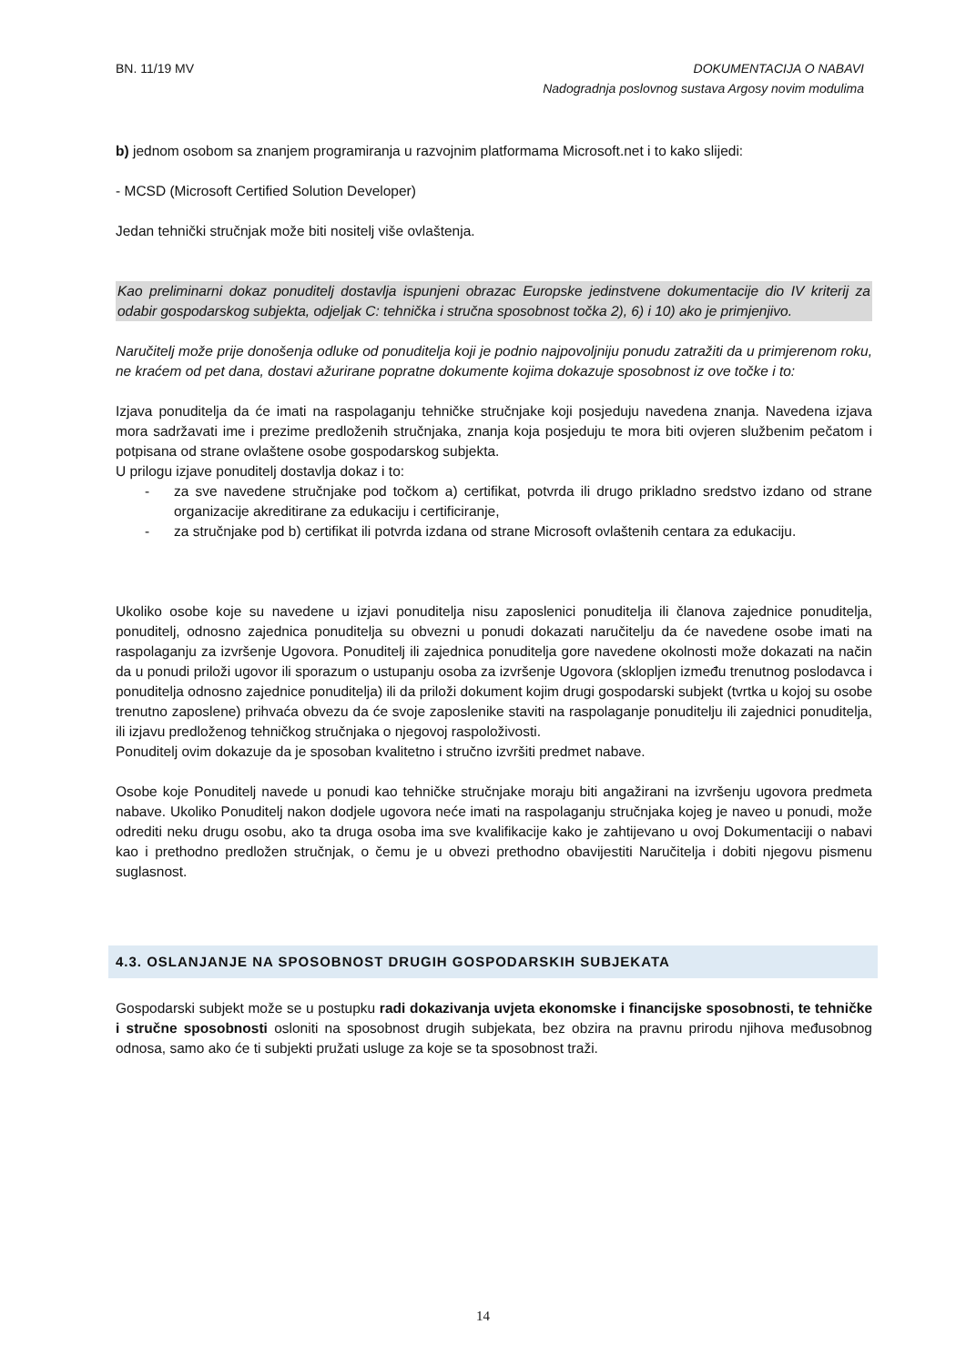BN. 11/19 MV
DOKUMENTACIJA O NABAVI
Nadogradnja poslovnog sustava Argosy novim modulima
b) jednom osobom sa znanjem programiranja u razvojnim platformama Microsoft.net i to kako slijedi:
- MCSD (Microsoft Certified Solution Developer)
Jedan tehnički stručnjak može biti nositelj više ovlaštenja.
Kao preliminarni dokaz ponuditelj dostavlja ispunjeni obrazac Europske jedinstvene dokumentacije dio IV kriterij za odabir gospodarskog subjekta, odjeljak C: tehnička i stručna sposobnost točka 2), 6) i 10) ako je primjenjivo.
Naručitelj može prije donošenja odluke od ponuditelja koji je podnio najpovoljniju ponudu zatražiti da u primjerenom roku, ne kraćem od pet dana, dostavi ažurirane popratne dokumente kojima dokazuje sposobnost iz ove točke i to:
Izjava ponuditelja da će imati na raspolaganju tehničke stručnjake koji posjeduju navedena znanja. Navedena izjava mora sadržavati ime i prezime predloženih stručnjaka, znanja koja posjeduju te mora biti ovjeren službenim pečatom i potpisana od strane ovlaštene osobe gospodarskog subjekta.
U prilogu izjave ponuditelj dostavlja dokaz i to:
- za sve navedene stručnjake pod točkom a) certifikat, potvrda ili drugo prikladno sredstvo izdano od strane organizacije akreditirane za edukaciju i certificiranje,
- za stručnjake pod b) certifikat ili potvrda izdana od strane Microsoft ovlaštenih centara za edukaciju.
Ukoliko osobe koje su navedene u izjavi ponuditelja nisu zaposlenici ponuditelja ili članova zajednice ponuditelja, ponuditelj, odnosno zajednica ponuditelja su obvezni u ponudi dokazati naručitelju da će navedene osobe imati na raspolaganju za izvršenje Ugovora. Ponuditelj ili zajednica ponuditelja gore navedene okolnosti može dokazati na način da u ponudi priloži ugovor ili sporazum o ustupanju osoba za izvršenje Ugovora (sklopljen između trenutnog poslodavca i ponuditelja odnosno zajednice ponuditelja) ili da priloži dokument kojim drugi gospodarski subjekt (tvrtka u kojoj su osobe trenutno zaposlene) prihvaća obvezu da će svoje zaposlenike staviti na raspolaganje ponuditelju ili zajednici ponuditelja, ili izjavu predloženog tehničkog stručnjaka o njegovoj raspoloživosti.
Ponuditelj ovim dokazuje da je sposoban kvalitetno i stručno izvršiti predmet nabave.
Osobe koje Ponuditelj navede u ponudi kao tehničke stručnjake moraju biti angažirani na izvršenju ugovora predmeta nabave. Ukoliko Ponuditelj nakon dodjele ugovora neće imati na raspolaganju stručnjaka kojeg je naveo u ponudi, može odrediti neku drugu osobu, ako ta druga osoba ima sve kvalifikacije kako je zahtijevano u ovoj Dokumentaciji o nabavi kao i prethodno predložen stručnjak, o čemu je u obvezi prethodno obavijestiti Naručitelja i dobiti njegovu pismenu suglasnost.
4.3. OSLANJANJE NA SPOSOBNOST DRUGIH GOSPODARSKIH SUBJEKATA
Gospodarski subjekt može se u postupku radi dokazivanja uvjeta ekonomske i financijske sposobnosti, te tehničke i stručne sposobnosti osloniti na sposobnost drugih subjekata, bez obzira na pravnu prirodu njihova međusobnog odnosa, samo ako će ti subjekti pružati usluge za koje se ta sposobnost traži.
14